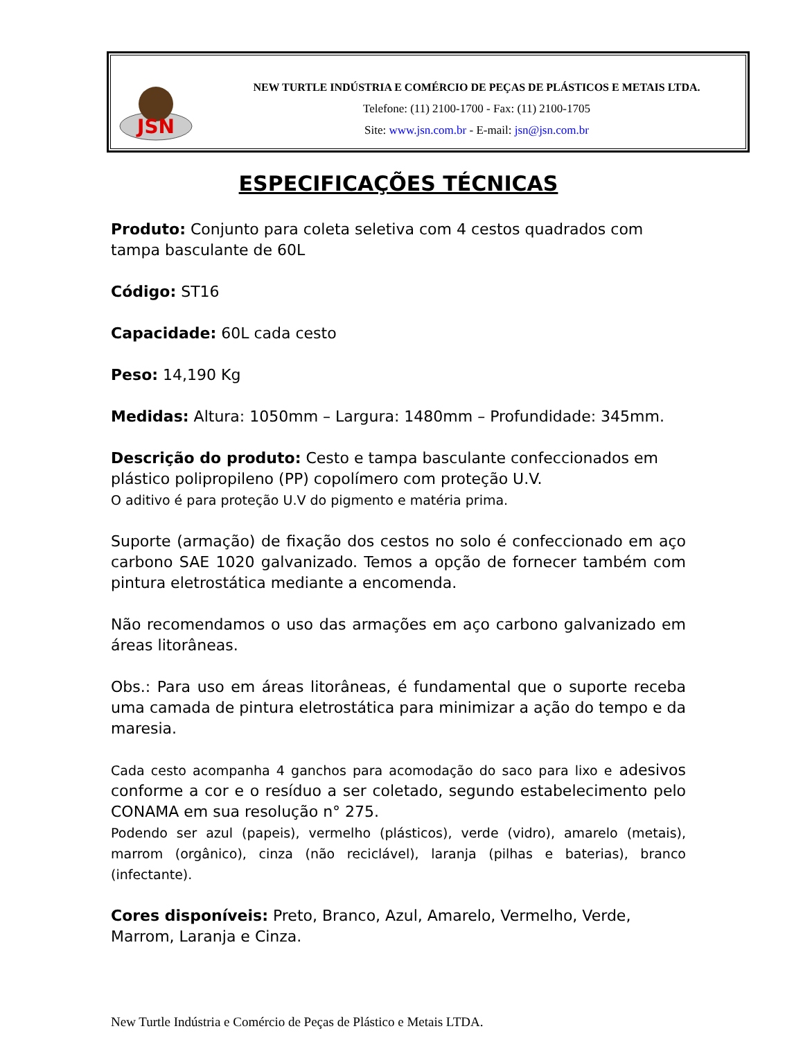JSN
NEW TURTLE INDÚSTRIA E COMÉRCIO DE PEÇAS DE PLÁSTICOS E METAIS LTDA.
Telefone: (11) 2100-1700 - Fax: (11) 2100-1705
Site: www.jsn.com.br - E-mail: jsn@jsn.com.br
ESPECIFICAÇÕES TÉCNICAS
Produto: Conjunto para coleta seletiva com 4 cestos quadrados com tampa basculante de 60L
Código: ST16
Capacidade: 60L cada cesto
Peso: 14,190 Kg
Medidas: Altura: 1050mm – Largura: 1480mm – Profundidade: 345mm.
Descrição do produto: Cesto e tampa basculante confeccionados em plástico polipropileno (PP) copolímero com proteção U.V.
O aditivo é para proteção U.V do pigmento e matéria prima.
Suporte (armação) de fixação dos cestos no solo é confeccionado em aço carbono SAE 1020 galvanizado. Temos a opção de fornecer também com pintura eletrostática mediante a encomenda.
Não recomendamos o uso das armações em aço carbono galvanizado em áreas litorâneas.
Obs.: Para uso em áreas litorâneas, é fundamental que o suporte receba uma camada de pintura eletrostática para minimizar a ação do tempo e da maresia.
Cada cesto acompanha 4 ganchos para acomodação do saco para lixo e adesivos conforme a cor e o resíduo a ser coletado, segundo estabelecimento pelo CONAMA em sua resolução n° 275.
Podendo ser azul (papeis), vermelho (plásticos), verde (vidro), amarelo (metais), marrom (orgânico), cinza (não reciclável), laranja (pilhas e baterias), branco (infectante).
Cores disponíveis: Preto, Branco, Azul, Amarelo, Vermelho, Verde, Marrom, Laranja e Cinza.
New Turtle Indústria e Comércio de Peças de Plástico e Metais LTDA.